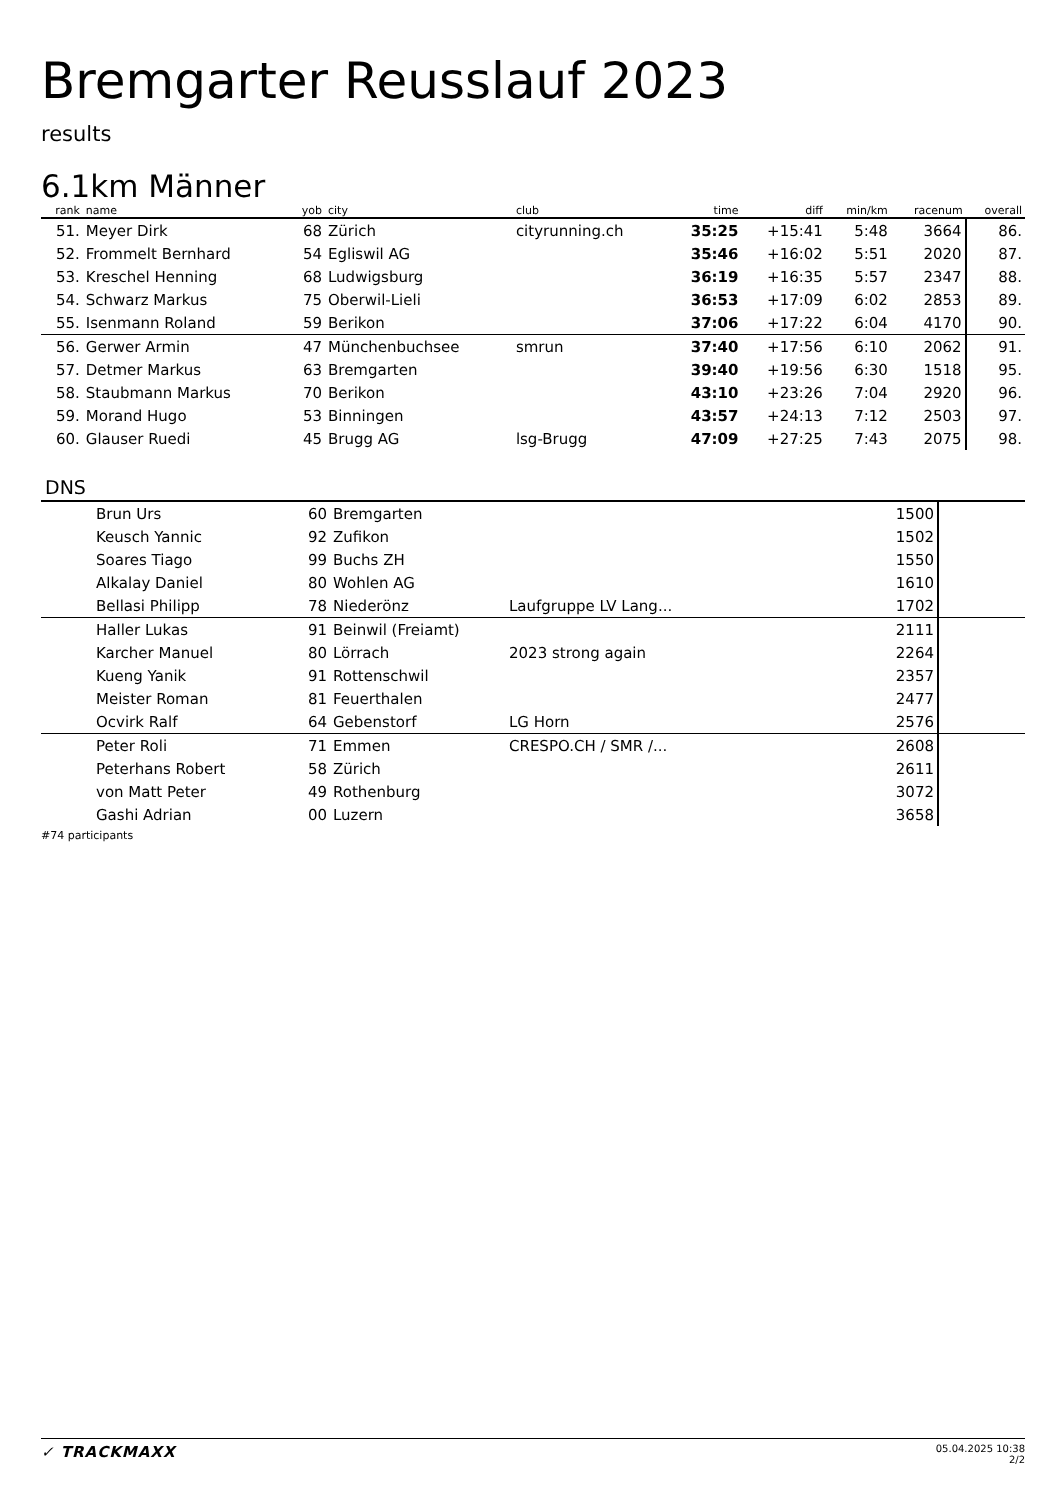Bremgarter Reusslauf 2023
results
6.1km Männer
| rank | name | yob | city | club | time | diff | min/km | racenum | overall |
| --- | --- | --- | --- | --- | --- | --- | --- | --- | --- |
| 51. | Meyer Dirk | 68 | Zürich | cityrunning.ch | 35:25 | +15:41 | 5:48 | 3664 | 86. |
| 52. | Frommelt Bernhard | 54 | Egliswil AG | | 35:46 | +16:02 | 5:51 | 2020 | 87. |
| 53. | Kreschel Henning | 68 | Ludwigsburg | | 36:19 | +16:35 | 5:57 | 2347 | 88. |
| 54. | Schwarz Markus | 75 | Oberwil-Lieli | | 36:53 | +17:09 | 6:02 | 2853 | 89. |
| 55. | Isenmann Roland | 59 | Berikon | | 37:06 | +17:22 | 6:04 | 4170 | 90. |
| 56. | Gerwer Armin | 47 | Münchenbuchsee | smrun | 37:40 | +17:56 | 6:10 | 2062 | 91. |
| 57. | Detmer Markus | 63 | Bremgarten | | 39:40 | +19:56 | 6:30 | 1518 | 95. |
| 58. | Staubmann Markus | 70 | Berikon | | 43:10 | +23:26 | 7:04 | 2920 | 96. |
| 59. | Morand Hugo | 53 | Binningen | | 43:57 | +24:13 | 7:12 | 2503 | 97. |
| 60. | Glauser Ruedi | 45 | Brugg AG | lsg-Brugg | 47:09 | +27:25 | 7:43 | 2075 | 98. |
DNS
| | Brun Urs | 60 | Bremgarten | | | 1500 | |
| | Keusch Yannic | 92 | Zufikon | | | 1502 | |
| | Soares Tiago | 99 | Buchs ZH | | | 1550 | |
| | Alkalay Daniel | 80 | Wohlen AG | | | 1610 | |
| | Bellasi Philipp | 78 | Niederönz | Laufgruppe LV Lang... | | 1702 | |
| | Haller Lukas | 91 | Beinwil (Freiamt) | | | 2111 | |
| | Karcher Manuel | 80 | Lörrach | 2023 strong again | | 2264 | |
| | Kueng Yanik | 91 | Rottenschwil | | | 2357 | |
| | Meister Roman | 81 | Feuerthalen | | | 2477 | |
| | Ocvirk Ralf | 64 | Gebenstorf | LG Horn | | 2576 | |
| | Peter Roli | 71 | Emmen | CRESPO.CH / SMR /... | | 2608 | |
| | Peterhans Robert | 58 | Zürich | | | 2611 | |
| | von Matt Peter | 49 | Rothenburg | | | 3072 | |
| | Gashi Adrian | 00 | Luzern | | | 3658 | |
#74 participants
✓ TRACKMAXX
05.04.2025 10:38
2/2